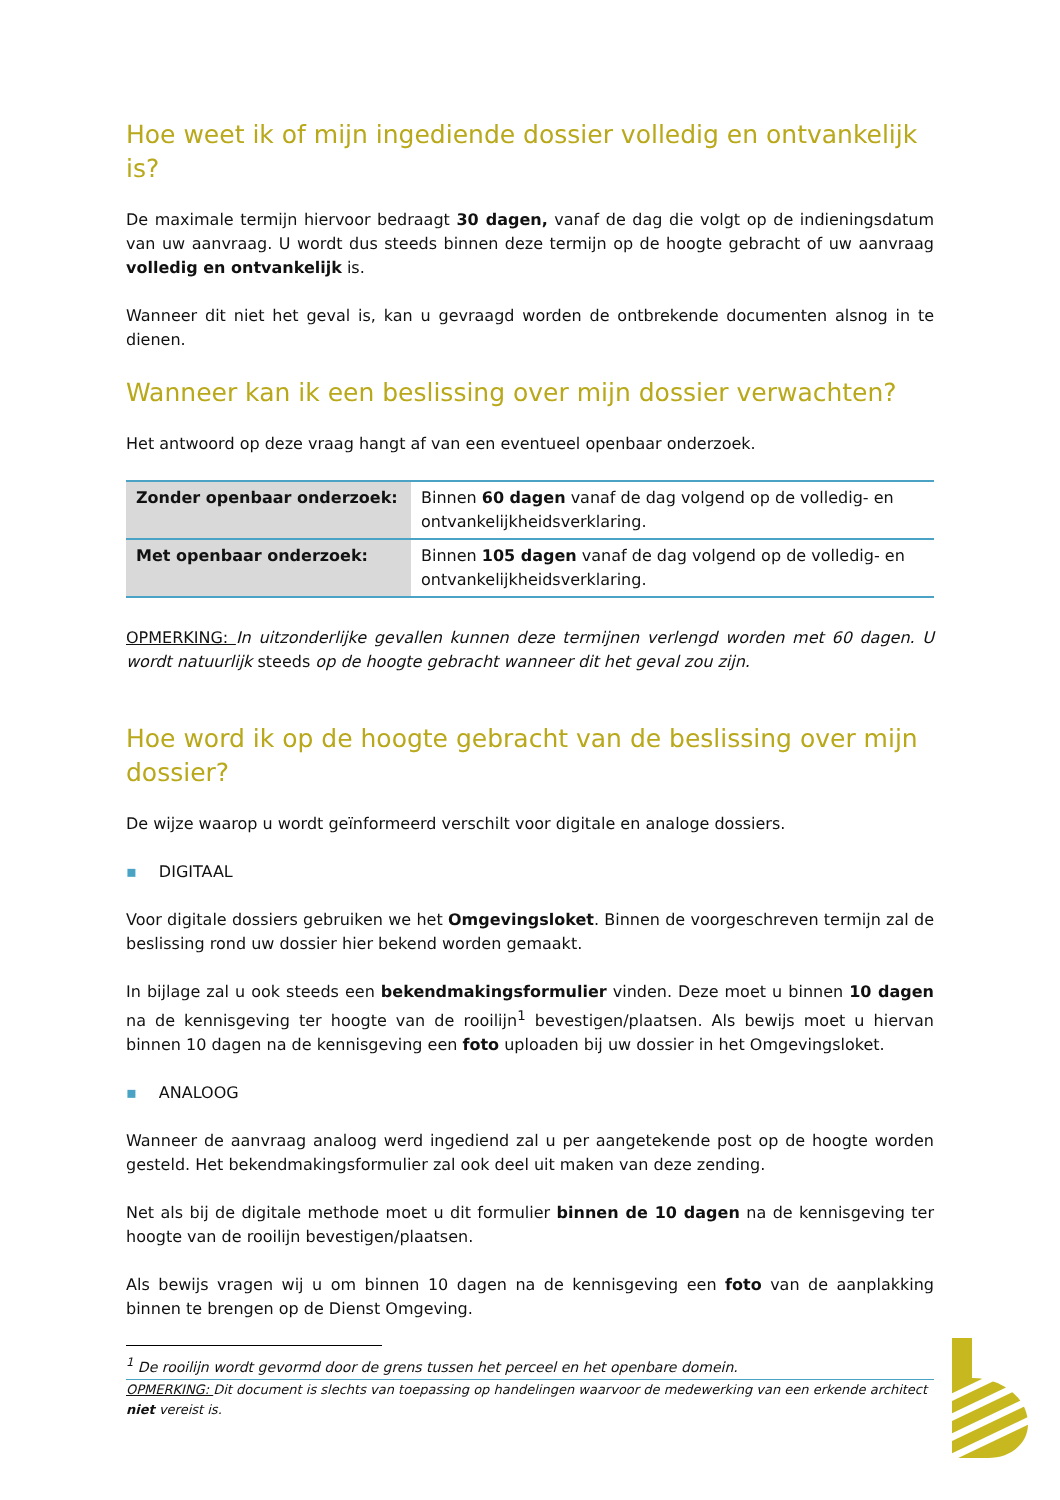Hoe weet ik of mijn ingediende dossier volledig en ontvankelijk is?
De maximale termijn hiervoor bedraagt 30 dagen, vanaf de dag die volgt op de indieningsdatum van uw aanvraag. U wordt dus steeds binnen deze termijn op de hoogte gebracht of uw aanvraag volledig en ontvankelijk is.
Wanneer dit niet het geval is, kan u gevraagd worden de ontbrekende documenten alsnog in te dienen.
Wanneer kan ik een beslissing over mijn dossier verwachten?
Het antwoord op deze vraag hangt af van een eventueel openbaar onderzoek.
| Zonder openbaar onderzoek: | Binnen 60 dagen vanaf de dag volgend op de volledig- en ontvankelijkheidsverklaring. |
| Met openbaar onderzoek: | Binnen 105 dagen vanaf de dag volgend op de volledig- en ontvankelijkheidsverklaring. |
OPMERKING: In uitzonderlijke gevallen kunnen deze termijnen verlengd worden met 60 dagen. U wordt natuurlijk steeds op de hoogte gebracht wanneer dit het geval zou zijn.
Hoe word ik op de hoogte gebracht van de beslissing over mijn dossier?
De wijze waarop u wordt geïnformeerd verschilt voor digitale en analoge dossiers.
▪ DIGITAAL
Voor digitale dossiers gebruiken we het Omgevingsloket. Binnen de voorgeschreven termijn zal de beslissing rond uw dossier hier bekend worden gemaakt.
In bijlage zal u ook steeds een bekendmakingsformulier vinden. Deze moet u binnen 10 dagen na de kennisgeving ter hoogte van de rooilijn<sup>1</sup> bevestigen/plaatsen. Als bewijs moet u hiervan binnen 10 dagen na de kennisgeving een foto uploaden bij uw dossier in het Omgevingsloket.
▪ ANALOOG
Wanneer de aanvraag analoog werd ingediend zal u per aangetekende post op de hoogte worden gesteld. Het bekendmakingsformulier zal ook deel uit maken van deze zending.
Net als bij de digitale methode moet u dit formulier binnen de 10 dagen na de kennisgeving ter hoogte van de rooilijn bevestigen/plaatsen.
Als bewijs vragen wij u om binnen 10 dagen na de kennisgeving een foto van de aanplakking binnen te brengen op de Dienst Omgeving.
<sup>1</sup> De rooilijn wordt gevormd door de grens tussen het perceel en het openbare domein.
OPMERKING: Dit document is slechts van toepassing op handelingen waarvoor de medewerking van een erkende architect niet vereist is.